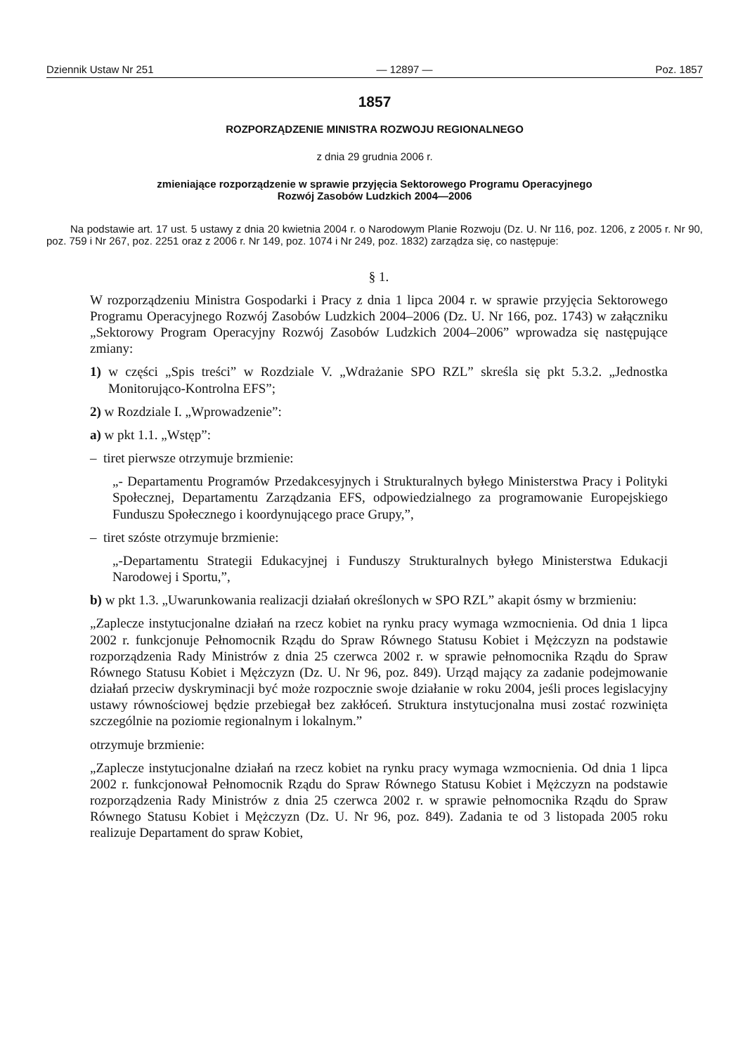Dziennik Ustaw Nr 251 — 12897 — Poz. 1857
1857
ROZPORZĄDZENIE MINISTRA ROZWOJU REGIONALNEGO
z dnia 29 grudnia 2006 r.
zmieniające rozporządzenie w sprawie przyjęcia Sektorowego Programu Operacyjnego
Rozwój Zasobów Ludzkich 2004—2006
Na podstawie art. 17 ust. 5 ustawy z dnia 20 kwietnia 2004 r. o Narodowym Planie Rozwoju (Dz. U. Nr 116, poz. 1206, z 2005 r. Nr 90, poz. 759 i Nr 267, poz. 2251 oraz z 2006 r. Nr 149, poz. 1074 i Nr 249, poz. 1832) zarządza się, co następuje:
§ 1.
W rozporządzeniu Ministra Gospodarki i Pracy z dnia 1 lipca 2004 r. w sprawie przyjęcia Sektorowego Programu Operacyjnego Rozwój Zasobów Ludzkich 2004–2006 (Dz. U. Nr 166, poz. 1743) w załączniku „Sektorowy Program Operacyjny Rozwój Zasobów Ludzkich 2004–2006” wprowadza się następujące zmiany:
1) w części „Spis treści” w Rozdziale V. „Wdrażanie SPO RZL” skreśla się pkt 5.3.2. „Jednostka Monitorująco-Kontrolna EFS”;
2) w Rozdziale I. „Wprowadzenie”:
a) w pkt 1.1. „Wstęp”:
– tiret pierwsze otrzymuje brzmienie:
„- Departamentu Programów Przedakcesyjnych i Strukturalnych byłego Ministerstwa Pracy i Polityki Społecznej, Departamentu Zarządzania EFS, odpowiedzialnego za programowanie Europejskiego Funduszu Społecznego i koordynującego prace Grupy,”,
– tiret szóste otrzymuje brzmienie:
„-Departamentu Strategii Edukacyjnej i Funduszy Strukturalnych byłego Ministerstwa Edukacji Narodowej i Sportu,”,
b) w pkt 1.3. „Uwarunkowania realizacji działań określonych w SPO RZL” akapit ósmy w brzmieniu:
„Zaplecze instytucjonalne działań na rzecz kobiet na rynku pracy wymaga wzmocnienia. Od dnia 1 lipca 2002 r. funkcjonuje Pełnomocnik Rządu do Spraw Równego Statusu Kobiet i Mężczyzn na podstawie rozporządzenia Rady Ministrów z dnia 25 czerwca 2002 r. w sprawie pełnomocnika Rządu do Spraw Równego Statusu Kobiet i Mężczyzn (Dz. U. Nr 96, poz. 849). Urząd mający za zadanie podejmowanie działań przeciw dyskryminacji być może rozpocznie swoje działanie w roku 2004, jeśli proces legislacyjny ustawy równościowej będzie przebiegał bez zakłóceń. Struktura instytucjonalna musi zostać rozwinięta szczególnie na poziomie regionalnym i lokalnym.”
otrzymuje brzmienie:
„Zaplecze instytucjonalne działań na rzecz kobiet na rynku pracy wymaga wzmocnienia. Od dnia 1 lipca 2002 r. funkcjonował Pełnomocnik Rządu do Spraw Równego Statusu Kobiet i Mężczyzn na podstawie rozporządzenia Rady Ministrów z dnia 25 czerwca 2002 r. w sprawie pełnomocnika Rządu do Spraw Równego Statusu Kobiet i Mężczyzn (Dz. U. Nr 96, poz. 849). Zadania te od 3 listopada 2005 roku realizuje Departament do spraw Kobiet,